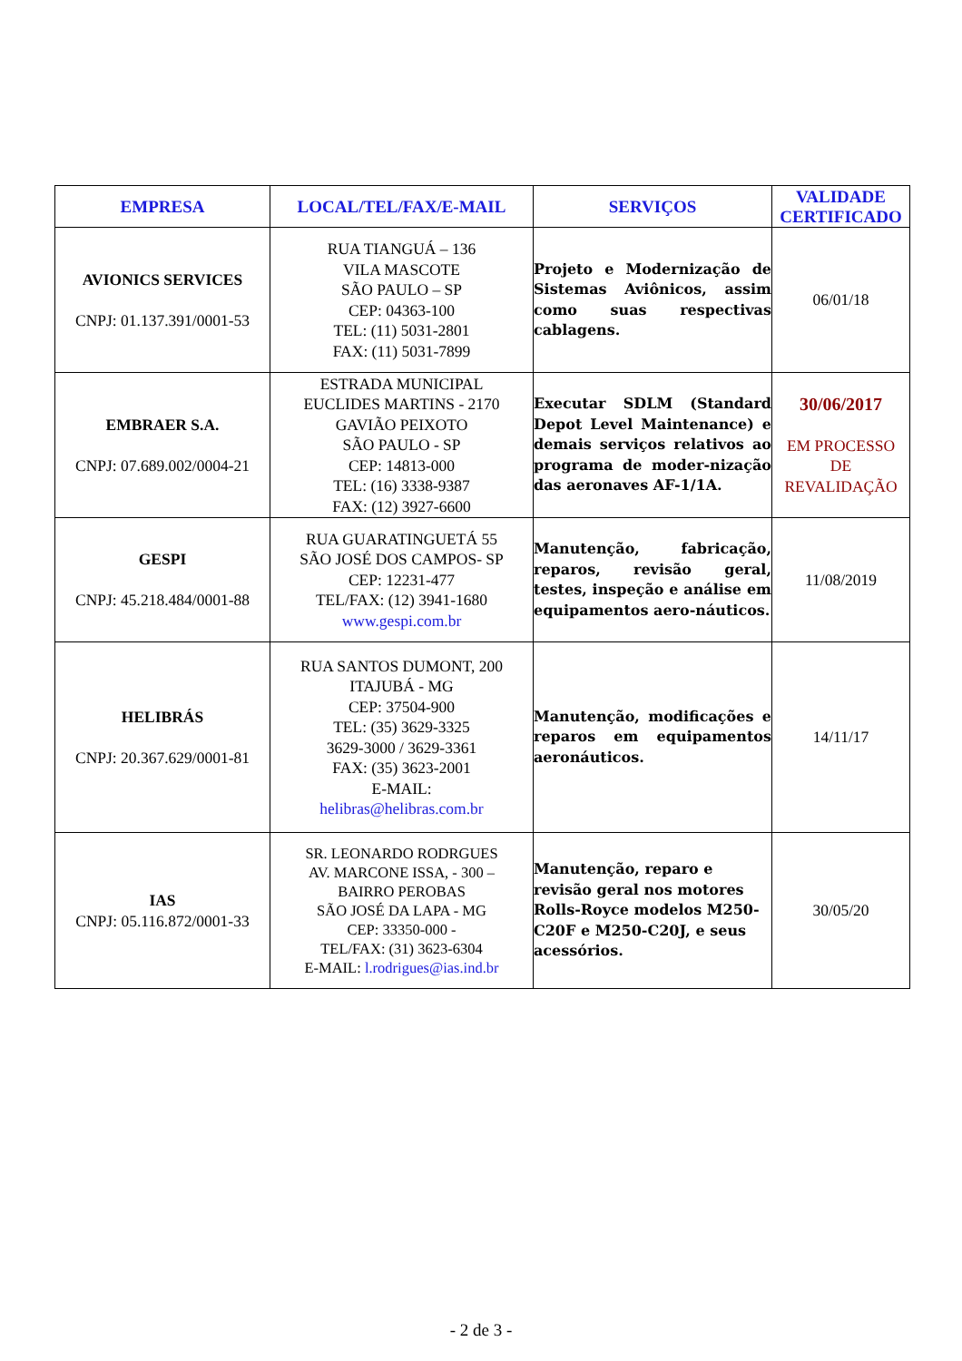| EMPRESA | LOCAL/TEL/FAX/E-MAIL | SERVIÇOS | VALIDADE CERTIFICADO |
| --- | --- | --- | --- |
| AVIONICS SERVICES CNPJ: 01.137.391/0001-53 | RUA TIANGUÁ – 136 VILA MASCOTE SÃO PAULO – SP CEP: 04363-100 TEL: (11) 5031-2801 FAX: (11) 5031-7899 | Projeto e Modernização de Sistemas Aviônicos, assim como suas respectivas cablagens. | 06/01/18 |
| EMBRAER S.A. CNPJ: 07.689.002/0004-21 | ESTRADA MUNICIPAL EUCLIDES MARTINS - 2170 GAVIÃO PEIXOTO SÃO PAULO - SP CEP: 14813-000 TEL: (16) 3338-9387 FAX: (12) 3927-6600 | Executar SDLM (Standard Depot Level Maintenance) e demais serviços relativos ao programa de moder-nização das aeronaves AF-1/1A. | 30/06/2017 EM PROCESSO DE REVALIDAÇÃO |
| GESPI CNPJ: 45.218.484/0001-88 | RUA GUARATINGUETÁ 55 SÃO JOSÉ DOS CAMPOS- SP CEP: 12231-477 TEL/FAX: (12) 3941-1680 www.gespi.com.br | Manutenção, fabricação, reparos, revisão geral, testes, inspeção e análise em equipamentos aero-náuticos. | 11/08/2019 |
| HELIBRÁS CNPJ: 20.367.629/0001-81 | RUA SANTOS DUMONT, 200 ITAJUBÁ - MG CEP: 37504-900 TEL: (35) 3629-3325 3629-3000 / 3629-3361 FAX: (35) 3623-2001 E-MAIL: helibras@helibras.com.br | Manutenção, modificações e reparos em equipamentos aeronáuticos. | 14/11/17 |
| IAS CNPJ: 05.116.872/0001-33 | SR. LEONARDO RODRGUES AV. MARCONE ISSA, - 300 – BAIRRO PEROBAS SÃO JOSÉ DA LAPA - MG CEP: 33350-000 - TEL/FAX: (31) 3623-6304 E-MAIL: l.rodrigues@ias.ind.br | Manutenção, reparo e revisão geral nos motores Rolls-Royce modelos M250-C20F e M250-C20J, e seus acessórios. | 30/05/20 |
- 2 de 3 -